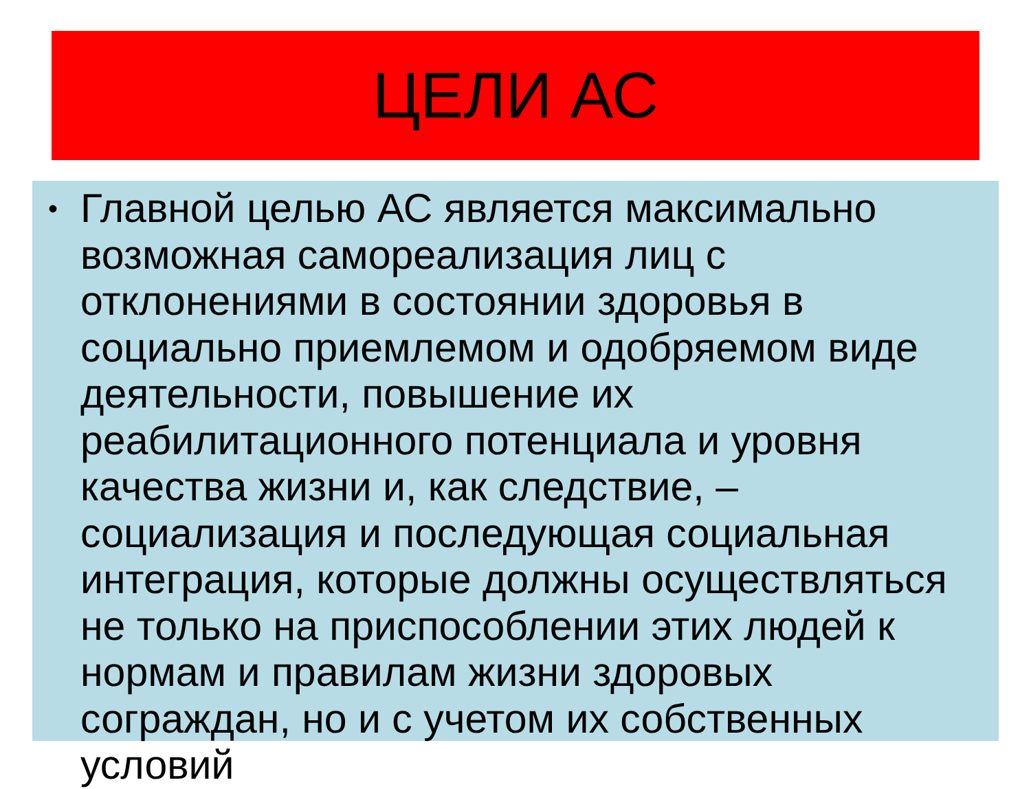ЦЕЛИ АС
•
Главной целью АС является максимально возможная самореализация лиц с отклонениями в состоянии здоровья в социально приемлемом и одобряемом виде деятельности, повышение их реабилитационного потенциала и уровня качества жизни и, как следствие, – социализация и последующая социальная интеграция, которые должны осуществляться не только на приспособлении этих людей к нормам и правилам жизни здоровых сограждан, но и с учетом их собственных условий